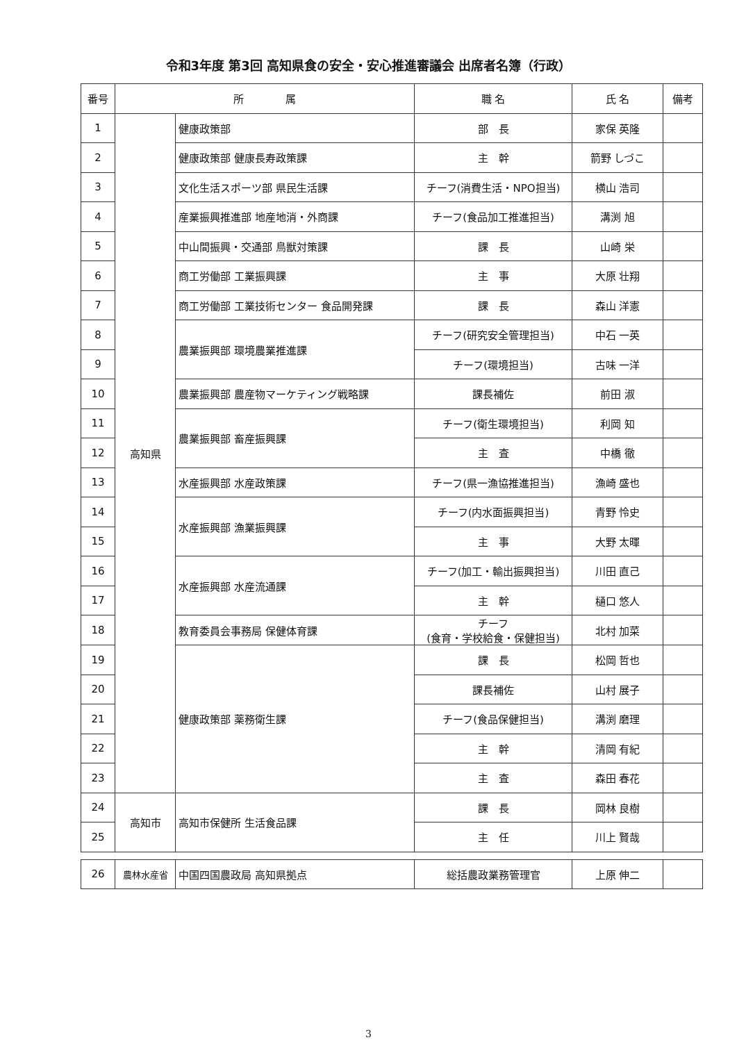令和3年度 第3回 高知県食の安全・安心推進審議会 出席者名簿（行政）
| 番号 | 所 属 | | 職 名 | 氏 名 | 備考 |
| --- | --- | --- | --- | --- | --- |
| 1 | 高知県 | 健康政策部 | 部 長 | 家保 英隆 | |
| 2 | | 健康政策部 健康長寿政策課 | 主 幹 | 箭野 しづこ | |
| 3 | | 文化生活スポーツ部 県民生活課 | チーフ(消費生活・NPO担当) | 横山 浩司 | |
| 4 | | 産業振興推進部 地産地消・外商課 | チーフ(食品加工推進担当) | 溝渕 旭 | |
| 5 | | 中山間振興・交通部 鳥獣対策課 | 課 長 | 山崎 栄 | |
| 6 | | 商工労働部 工業振興課 | 主 事 | 大原 壮翔 | |
| 7 | | 商工労働部 工業技術センター 食品開発課 | 課 長 | 森山 洋憲 | |
| 8 | | 農業振興部 環境農業推進課 | チーフ(研究安全管理担当) | 中石 一英 | |
| 9 | | | チーフ(環境担当) | 古味 一洋 | |
| 10 | | 農業振興部 農産物マーケティング戦略課 | 課長補佐 | 前田 淑 | |
| 11 | | 農業振興部 畜産振興課 | チーフ(衛生環境担当) | 利岡 知 | |
| 12 | | | 主 査 | 中橋 徹 | |
| 13 | | 水産振興部 水産政策課 | チーフ(県一漁協推進担当) | 漁崎 盛也 | |
| 14 | | 水産振興部 漁業振興課 | チーフ(内水面振興担当) | 青野 怜史 | |
| 15 | | | 主 事 | 大野 太暉 | |
| 16 | | 水産振興部 水産流通課 | チーフ(加工・輸出振興担当) | 川田 直己 | |
| 17 | | | 主 幹 | 樋口 悠人 | |
| 18 | | 教育委員会事務局 保健体育課 | チーフ (食育・学校給食・保健担当) | 北村 加菜 | |
| 19 | | 健康政策部 薬務衛生課 | 課 長 | 松岡 哲也 | |
| 20 | | | 課長補佐 | 山村 展子 | |
| 21 | | | チーフ(食品保健担当) | 溝渕 磨理 | |
| 22 | | | 主 幹 | 清岡 有紀 | |
| 23 | | | 主 査 | 森田 春花 | |
| 24 | 高知市 | 高知市保健所 生活食品課 | 課 長 | 岡林 良樹 | |
| 25 | | | 主 任 | 川上 賢哉 | |
| 26 | 農林水産省 | 中国四国農政局 高知県拠点 | 総括農政業務管理官 | 上原 伸二 | |
3